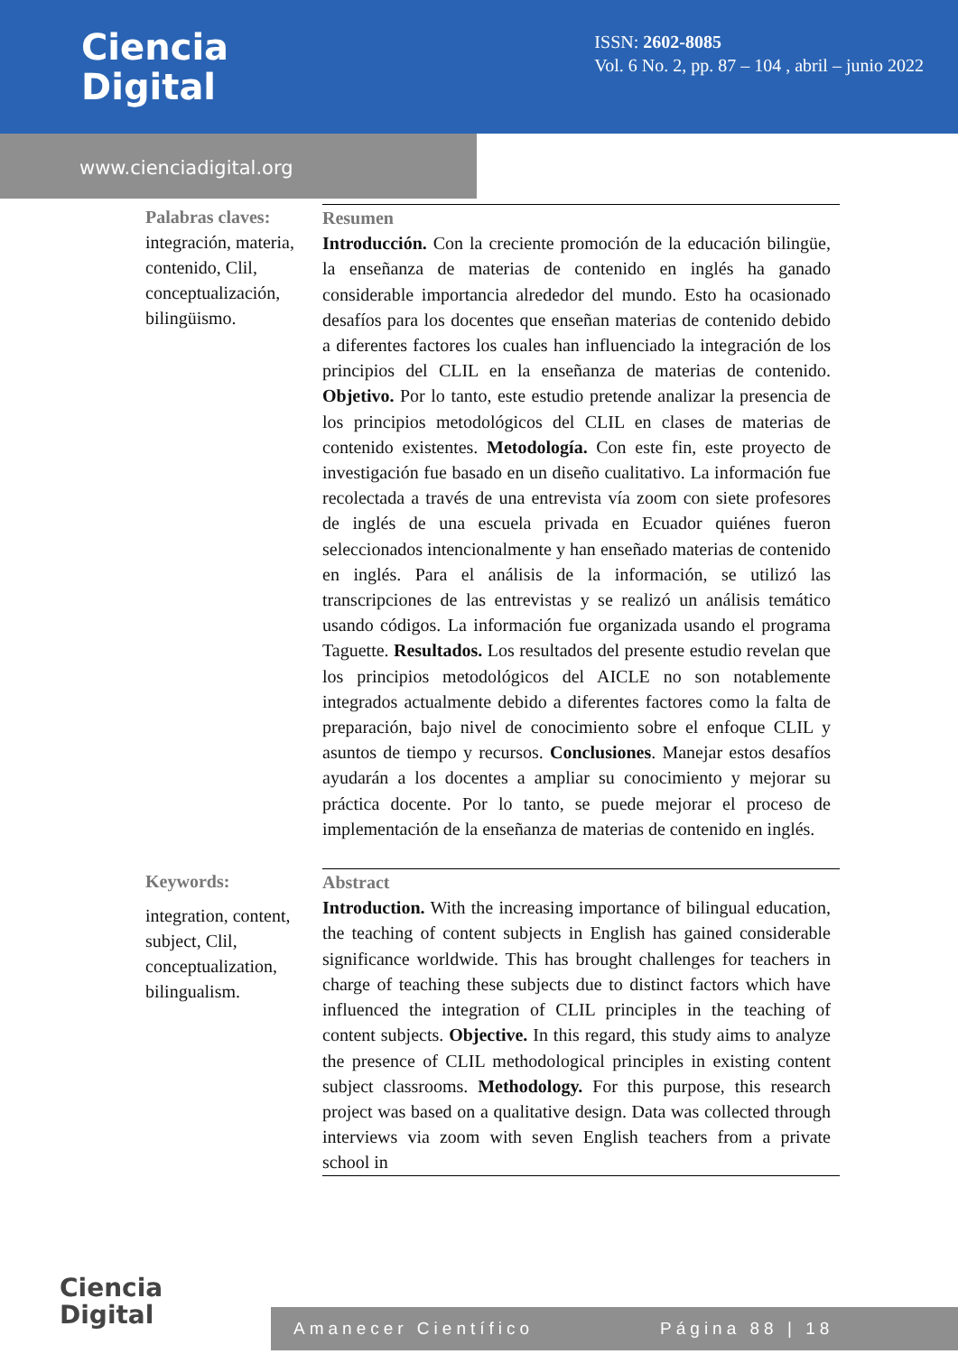Ciencia
Digital
ISSN: 2602-8085
Vol. 6 No. 2, pp. 87 – 104 , abril – junio 2022
www.cienciadigital.org
Palabras claves:
integración, materia, contenido, Clil, conceptualización, bilingüismo.
Resumen
Introducción. Con la creciente promoción de la educación bilingüe, la enseñanza de materias de contenido en inglés ha ganado considerable importancia alrededor del mundo. Esto ha ocasionado desafíos para los docentes que enseñan materias de contenido debido a diferentes factores los cuales han influenciado la integración de los principios del CLIL en la enseñanza de materias de contenido. Objetivo. Por lo tanto, este estudio pretende analizar la presencia de los principios metodológicos del CLIL en clases de materias de contenido existentes. Metodología. Con este fin, este proyecto de investigación fue basado en un diseño cualitativo. La información fue recolectada a través de una entrevista vía zoom con siete profesores de inglés de una escuela privada en Ecuador quiénes fueron seleccionados intencionalmente y han enseñado materias de contenido en inglés. Para el análisis de la información, se utilizó las transcripciones de las entrevistas y se realizó un análisis temático usando códigos. La información fue organizada usando el programa Taguette. Resultados. Los resultados del presente estudio revelan que los principios metodológicos del AICLE no son notablemente integrados actualmente debido a diferentes factores como la falta de preparación, bajo nivel de conocimiento sobre el enfoque CLIL y asuntos de tiempo y recursos. Conclusiones. Manejar estos desafíos ayudarán a los docentes a ampliar su conocimiento y mejorar su práctica docente. Por lo tanto, se puede mejorar el proceso de implementación de la enseñanza de materias de contenido en inglés.
Keywords:
integration, content, subject, Clil, conceptualization, bilingualism.
Abstract
Introduction. With the increasing importance of bilingual education, the teaching of content subjects in English has gained considerable significance worldwide. This has brought challenges for teachers in charge of teaching these subjects due to distinct factors which have influenced the integration of CLIL principles in the teaching of content subjects. Objective. In this regard, this study aims to analyze the presence of CLIL methodological principles in existing content subject classrooms. Methodology. For this purpose, this research project was based on a qualitative design. Data was collected through interviews via zoom with seven English teachers from a private school in
Ciencia
Digital
Amanecer Científico Página 88 | 18